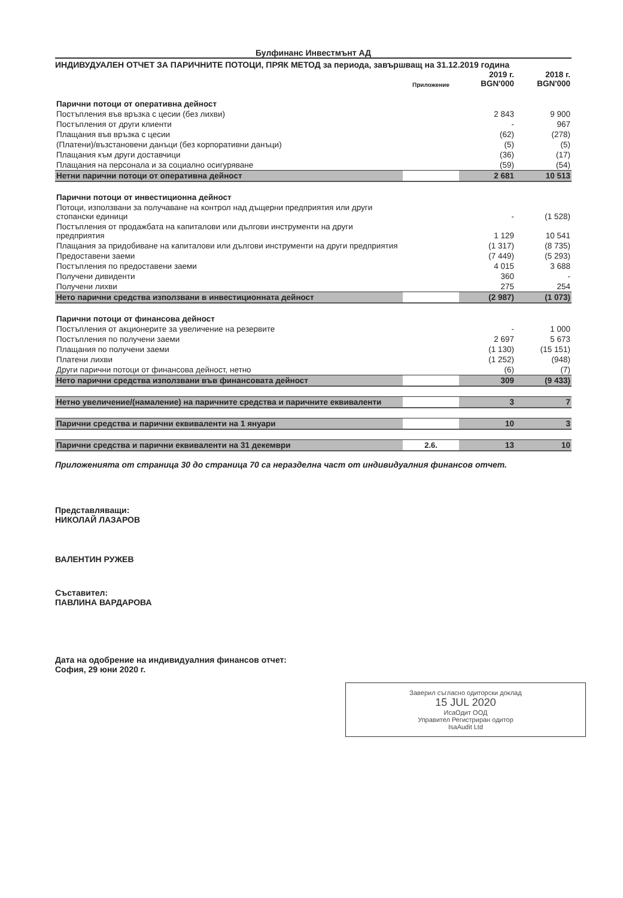Булфинанс Инвестмънт АД
ИНДИВУДУАЛЕН ОТЧЕТ ЗА ПАРИЧНИТЕ ПОТОЦИ, ПРЯК МЕТОД за периода, завършващ на 31.12.2019 година
| | Приложение | 2019 г. BGN'000 | 2018 г. BGN'000 |
| --- | --- | --- | --- |
| Парични потоци от оперативна дейност | | | |
| Постъпления във връзка с цесии (без лихви) | | 2 843 | 9 900 |
| Постъпления от други клиенти | | - | 967 |
| Плащания във връзка с цесии | | (62) | (278) |
| (Платени)/възстановени данъци (без корпоративни данъци) | | (5) | (5) |
| Плащания към други доставчици | | (36) | (17) |
| Плащания на персонала и за социално осигуряване | | (59) | (54) |
| Нетни парични потоци от оперативна дейност | | 2 681 | 10 513 |
| Парични потоци от инвестиционна дейност | | | |
| Потоци, използвани за получаване на контрол над дъщерни предприятия или други стопански единици | | - | (1 528) |
| Постъпления от продажбата на капиталови или дългови инструменти на други предприятия | | 1 129 | 10 541 |
| Плащания за придобиване на капиталови или дългови инструменти на други предприятия | | (1 317) | (8 735) |
| Предоставени заеми | | (7 449) | (5 293) |
| Постъпления по предоставени заеми | | 4 015 | 3 688 |
| Получени дивиденти | | 360 | - |
| Получени лихви | | 275 | 254 |
| Нето парични средства използвани в инвестиционната дейност | | (2 987) | (1 073) |
| Парични потоци от финансова дейност | | | |
| Постъпления от акционерите за увеличение на резервите | | - | 1 000 |
| Постъпления по получени заеми | | 2 697 | 5 673 |
| Плащания по получени заеми | | (1 130) | (15 151) |
| Платени лихви | | (1 252) | (948) |
| Други парични потоци от финансова дейност, нетно | | (6) | (7) |
| Нето парични средства използвани във финансовата дейност | | 309 | (9 433) |
| Нетно увеличение/(намаление) на паричните средства и паричните еквиваленти | | 3 | 7 |
| Парични средства и парични еквиваленти на 1 януари | | 10 | 3 |
| Парични средства и парични еквиваленти на 31 декември | 2.6. | 13 | 10 |
Приложенията от страница 30 до страница 70 са неразделна част от индивидуалния финансов отчет.
Представляващи:
НИКОЛАЙ ЛАЗАРОВ
ВАЛЕНТИН РУЖЕВ
Съставител:
ПАВЛИНА ВАРДАРОВА
Дата на одобрение на индивидуалния финансов отчет:
София, 29 юни 2020 г.
Заверил съгласно одиторски доклад
15 JUL 2020
ИсаОдит ООД
Управител Регистриран одитор
IsaAudit Ltd